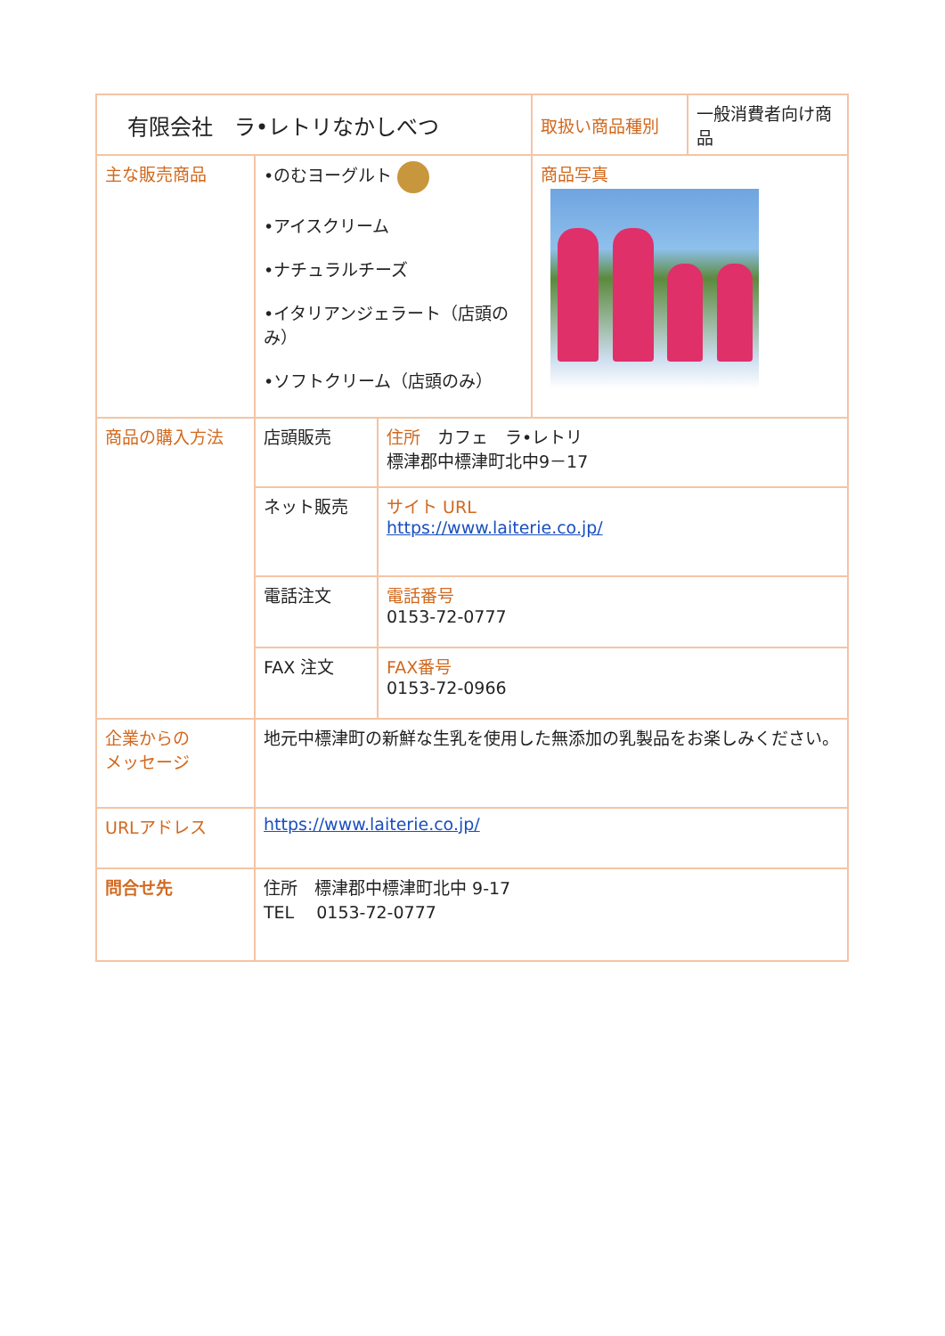| 有限会社 ラ•レトリなかしべつ | | | 取扱い商品種別 | 一般消費者向け商品 |
| 主な販売商品 | •のむヨーグルト •アイスクリーム •ナチュラルチーズ •イタリアンジェラート（店頭のみ） •ソフトクリーム（店頭のみ） | | 商品写真 | |
| 商品の購入方法 | 店頭販売 | 住所 カフェ ラ•レトリ 標津郡中標津町北中9－17 | | |
| | ネット販売 | サイト URL https://www.laiterie.co.jp/ | | |
| | 電話注文 | 電話番号 0153-72-0777 | | |
| | FAX 注文 | FAX番号 0153-72-0966 | | |
| 企業からの メッセージ | 地元中標津町の新鮮な生乳を使用した無添加の乳製品をお楽しみください。 | | | |
| URLアドレス | https://www.laiterie.co.jp/ | | | |
| 問合せ先 | 住所 標津郡中標津町北中 9-17 TEL 0153-72-0777 | | | |